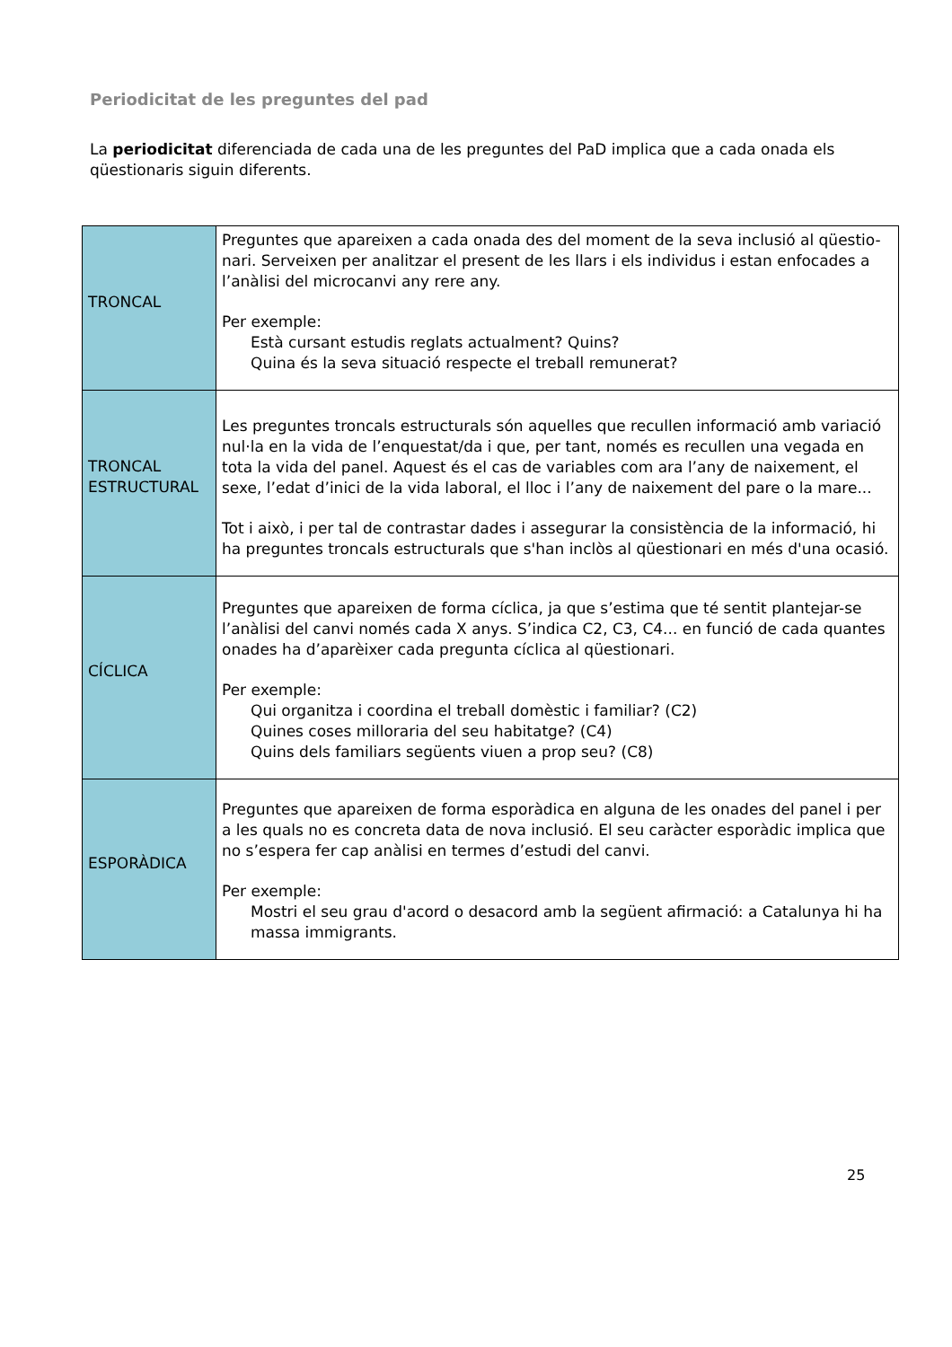Periodicitat de les preguntes del pad
La periodicitat diferenciada de cada una de les preguntes del PaD implica que a cada onada els qüestionaris siguin diferents.
| TRONCAL | Preguntes que apareixen a cada onada des del moment de la seva inclusió al qüestio-nari. Serveixen per analitzar el present de les llars i els individus i estan enfocades a l’anàlisi del microcanvi any rere any. Per exemple: Està cursant estudis reglats actualment? Quins? Quina és la seva situació respecte el treball remunerat? |
| TRONCAL ESTRUCTURAL | Les preguntes troncals estructurals són aquelles que recullen informació amb variació nul·la en la vida de l’enquestat/da i que, per tant, només es recullen una vegada en tota la vida del panel. Aquest és el cas de variables com ara l’any de naixement, el sexe, l’edat d’inici de la vida laboral, el lloc i l’any de naixement del pare o la mare... Tot i això, i per tal de contrastar dades i assegurar la consistència de la informació, hi ha preguntes troncals estructurals que s'han inclòs al qüestionari en més d'una ocasió. |
| CÍCLICA | Preguntes que apareixen de forma cíclica, ja que s’estima que té sentit plantejar-se l’anàlisi del canvi només cada X anys. S’indica C2, C3, C4... en funció de cada quantes onades ha d’aparèixer cada pregunta cíclica al qüestionari. Per exemple: Qui organitza i coordina el treball domèstic i familiar? (C2) Quines coses milloraria del seu habitatge? (C4) Quins dels familiars següents viuen a prop seu? (C8) |
| ESPORÀDICA | Preguntes que apareixen de forma esporàdica en alguna de les onades del panel i per a les quals no es concreta data de nova inclusió. El seu caràcter esporàdic implica que no s’espera fer cap anàlisi en termes d’estudi del canvi. Per exemple: Mostri el seu grau d'acord o desacord amb la següent afirmació: a Catalunya hi ha massa immigrants. |
25